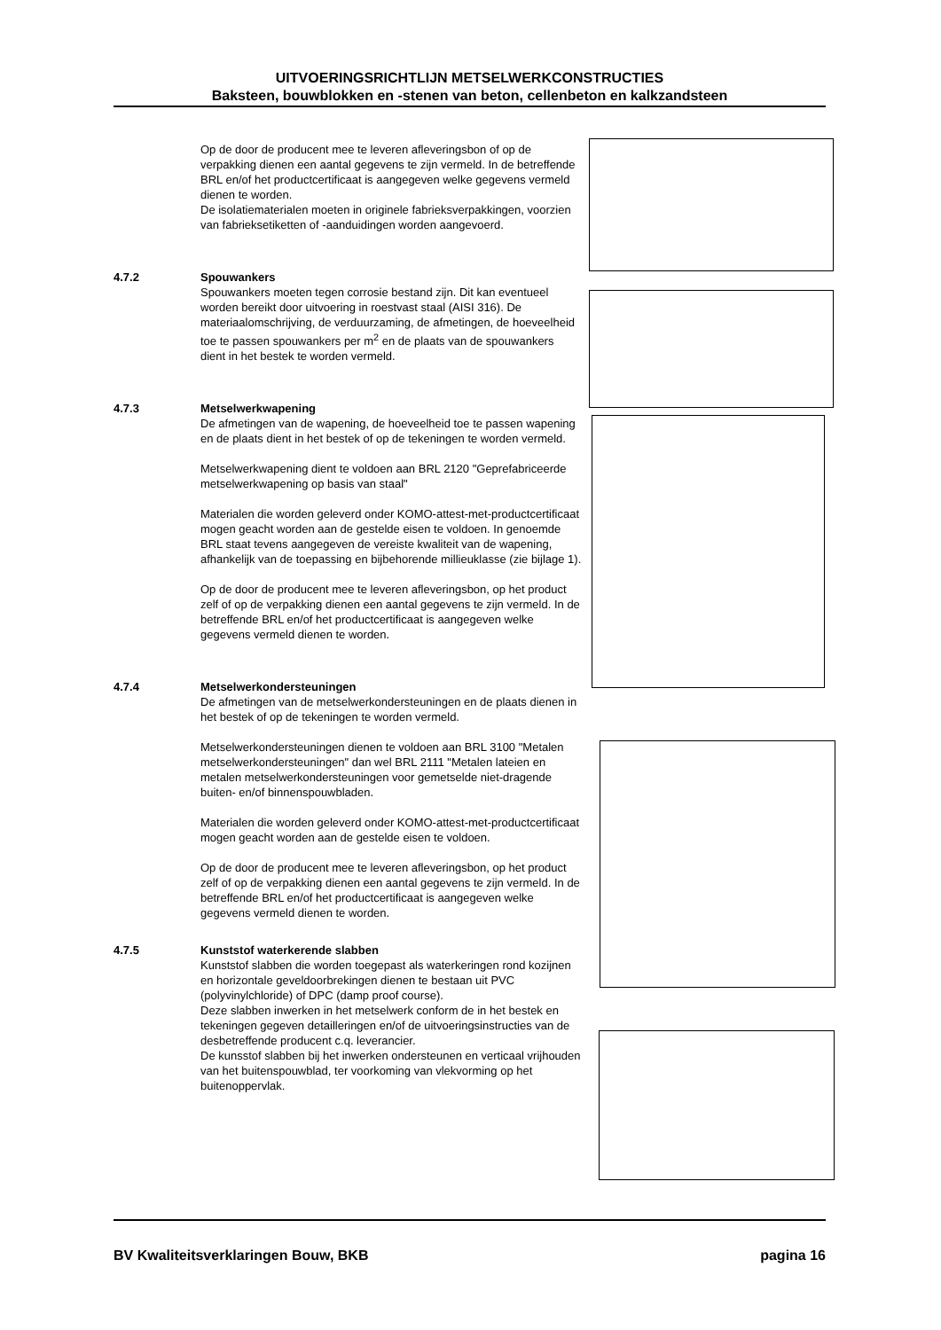UITVOERINGSRICHTLIJN METSELWERKCONSTRUCTIES
Baksteen, bouwblokken en -stenen van beton, cellenbeton en kalkzandsteen
Op de door de producent mee te leveren afleveringsbon of op de verpakking dienen een aantal gegevens te zijn vermeld. In de betreffende BRL en/of het productcertificaat is aangegeven welke gegevens vermeld dienen te worden.
De isolatiematerialen moeten in originele fabrieksverpakkingen, voorzien van fabrieksetiketten of -aanduidingen worden aangevoerd.
4.7.2 Spouwankers
Spouwankers moeten tegen corrosie bestand zijn. Dit kan eventueel worden bereikt door uitvoering in roestvast staal (AISI 316). De materiaalomschrijving, de verduurzaming, de afmetingen, de hoeveelheid toe te passen spouwankers per m<sup>2</sup> en de plaats van de spouwankers dient in het bestek te worden vermeld.
4.7.3 Metselwerkwapening
De afmetingen van de wapening, de hoeveelheid toe te passen wapening en de plaats dient in het bestek of op de tekeningen te worden vermeld.
Metselwerkwapening dient te voldoen aan BRL 2120 "Geprefabriceerde metselwerkwapening op basis van staal"
Materialen die worden geleverd onder KOMO-attest-met-productcertificaat mogen geacht worden aan de gestelde eisen te voldoen. In genoemde BRL staat tevens aangegeven de vereiste kwaliteit van de wapening, afhankelijk van de toepassing en bijbehorende millieuklasse (zie bijlage 1).
Op de door de producent mee te leveren afleveringsbon, op het product zelf of op de verpakking dienen een aantal gegevens te zijn vermeld. In de betreffende BRL en/of het productcertificaat is aangegeven welke gegevens vermeld dienen te worden.
4.7.4 Metselwerkondersteuningen
De afmetingen van de metselwerkondersteuningen en de plaats dienen in het bestek of op de tekeningen te worden vermeld.
Metselwerkondersteuningen dienen te voldoen aan BRL 3100 "Metalen metselwerkondersteuningen" dan wel BRL 2111 "Metalen lateien en metalen metselwerkondersteuningen voor gemetselde niet-dragende buiten- en/of binnenspouwbladen.
Materialen die worden geleverd onder KOMO-attest-met-productcertificaat mogen geacht worden aan de gestelde eisen te voldoen.
Op de door de producent mee te leveren afleveringsbon, op het product zelf of op de verpakking dienen een aantal gegevens te zijn vermeld. In de betreffende BRL en/of het productcertificaat is aangegeven welke gegevens vermeld dienen te worden.
4.7.5 Kunststof waterkerende slabben
Kunststof slabben die worden toegepast als waterkeringen rond kozijnen en horizontale geveldoorbrekingen dienen te bestaan uit PVC (polyvinylchloride) of DPC (damp proof course).
Deze slabben inwerken in het metselwerk conform de in het bestek en tekeningen gegeven detailleringen en/of de uitvoeringsinstructies van de desbetreffende producent c.q. leverancier.
De kunsstof slabben bij het inwerken ondersteunen en verticaal vrijhouden van het buitenspouwblad, ter voorkoming van vlekvorming op het buitenoppervlak.
BV Kwaliteitsverklaringen Bouw, BKB pagina 16